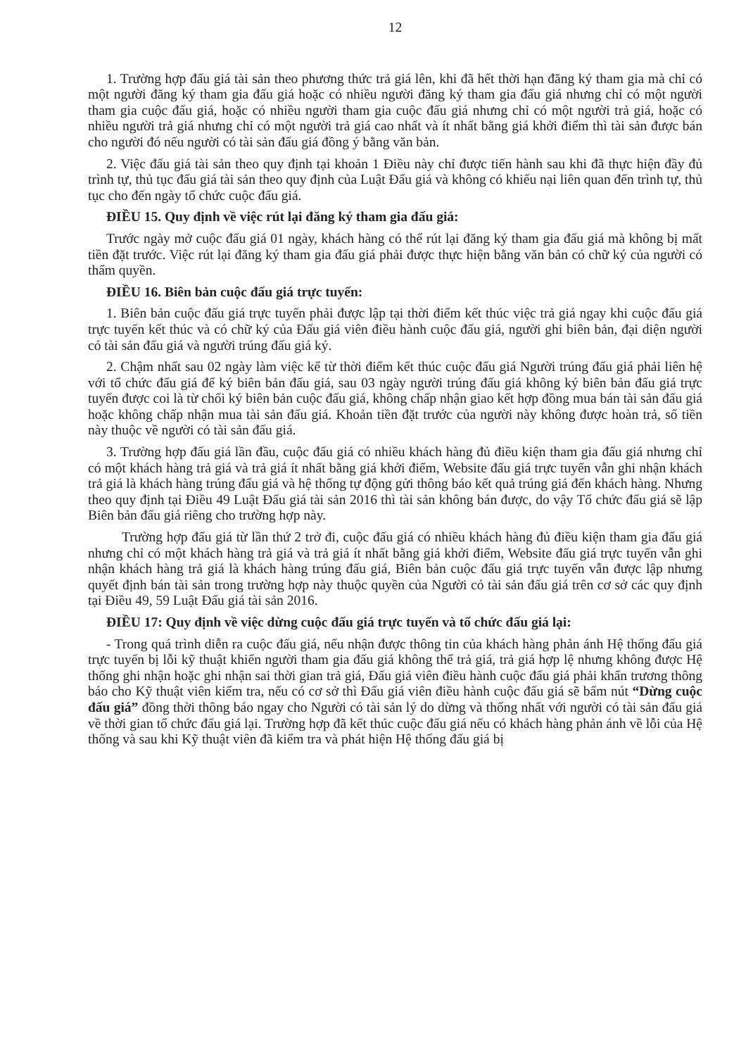12
1. Trường hợp đấu giá tài sản theo phương thức trả giá lên, khi đã hết thời hạn đăng ký tham gia mà chỉ có một người đăng ký tham gia đấu giá hoặc có nhiều người đăng ký tham gia đấu giá nhưng chỉ có một người tham gia cuộc đấu giá, hoặc có nhiều người tham gia cuộc đấu giá nhưng chỉ có một người trả giá, hoặc có nhiều người trả giá nhưng chỉ có một người trả giá cao nhất và ít nhất bằng giá khởi điểm thì tài sản được bán cho người đó nếu người có tài sản đấu giá đồng ý bằng văn bản.
2. Việc đấu giá tài sản theo quy định tại khoản 1 Điều này chỉ được tiến hành sau khi đã thực hiện đầy đủ trình tự, thủ tục đấu giá tài sản theo quy định của Luật Đấu giá và không có khiếu nại liên quan đến trình tự, thủ tục cho đến ngày tổ chức cuộc đấu giá.
ĐIỀU 15. Quy định về việc rút lại đăng ký tham gia đấu giá:
Trước ngày mở cuộc đấu giá 01 ngày, khách hàng có thể rút lại đăng ký tham gia đấu giá mà không bị mất tiền đặt trước. Việc rút lại đăng ký tham gia đấu giá phải được thực hiện bằng văn bản có chữ ký của người có thẩm quyền.
ĐIỀU 16. Biên bản cuộc đấu giá trực tuyến:
1. Biên bản cuộc đấu giá trực tuyến phải được lập tại thời điểm kết thúc việc trả giá ngay khi cuộc đấu giá trực tuyến kết thúc và có chữ ký của Đấu giá viên điều hành cuộc đấu giá, người ghi biên bản, đại diện người có tài sản đấu giá và người trúng đấu giá ký.
2. Chậm nhất sau 02 ngày làm việc kể từ thời điểm kết thúc cuộc đấu giá Người trúng đấu giá phải liên hệ với tổ chức đấu giá để ký biên bản đấu giá, sau 03 ngày người trúng đấu giá không ký biên bản đấu giá trực tuyến được coi là từ chối ký biên bản cuộc đấu giá, không chấp nhận giao kết hợp đồng mua bán tài sản đấu giá hoặc không chấp nhận mua tài sản đấu giá. Khoản tiền đặt trước của người này không được hoàn trả, số tiền này thuộc về người có tài sản đấu giá.
3. Trường hợp đấu giá lần đầu, cuộc đấu giá có nhiều khách hàng đủ điều kiện tham gia đấu giá nhưng chỉ có một khách hàng trả giá và trả giá ít nhất bằng giá khởi điểm, Website đấu giá trực tuyến vẫn ghi nhận khách trả giá là khách hàng trúng đấu giá và hệ thống tự động gửi thông báo kết quả trúng giá đến khách hàng. Nhưng theo quy định tại Điều 49 Luật Đấu giá tài sản 2016 thì tài sản không bán được, do vậy Tổ chức đấu giá sẽ lập Biên bản đấu giá riêng cho trường hợp này.
Trường hợp đấu giá từ lần thứ 2 trở đi, cuộc đấu giá có nhiều khách hàng đủ điều kiện tham gia đấu giá nhưng chỉ có một khách hàng trả giá và trả giá ít nhất bằng giá khởi điểm, Website đấu giá trực tuyến vẫn ghi nhận khách hàng trả giá là khách hàng trúng đấu giá, Biên bản cuộc đấu giá trực tuyến vẫn được lập nhưng quyết định bán tài sản trong trường hợp này thuộc quyền của Người có tài sản đấu giá trên cơ sở các quy định tại Điều 49, 59 Luật Đấu giá tài sản 2016.
ĐIỀU 17: Quy định về việc dừng cuộc đấu giá trực tuyến và tổ chức đấu giá lại:
- Trong quá trình diễn ra cuộc đấu giá, nếu nhận được thông tin của khách hàng phản ánh Hệ thống đấu giá trực tuyến bị lỗi kỹ thuật khiến người tham gia đấu giá không thể trả giá, trả giá hợp lệ nhưng không được Hệ thống ghi nhận hoặc ghi nhận sai thời gian trả giá, Đấu giá viên điều hành cuộc đấu giá phải khẩn trương thông báo cho Kỹ thuật viên kiểm tra, nếu có cơ sở thì Đấu giá viên điều hành cuộc đấu giá sẽ bấm nút “Dừng cuộc đấu giá” đồng thời thông báo ngay cho Người có tài sản lý do dừng và thống nhất với người có tài sản đấu giá về thời gian tổ chức đấu giá lại. Trường hợp đã kết thúc cuộc đấu giá nếu có khách hàng phản ánh về lỗi của Hệ thống và sau khi Kỹ thuật viên đã kiểm tra và phát hiện Hệ thống đấu giá bị